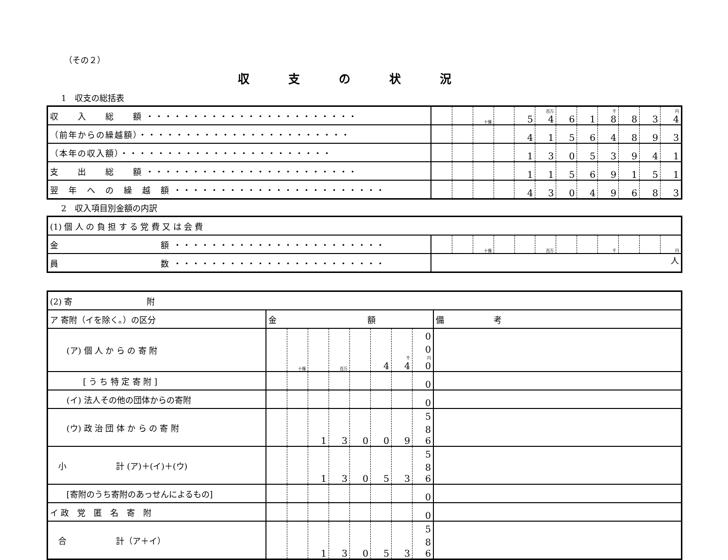（その２）
収支の状況
1　収支の総括表
| 収 入 総 額 ・・・・・・・・・・・・・・・・・・・・・・・ | | | 十億 | | 5 | 百万 4 | 6 | 1 | 千 8 | 8 | 3 | 円 4 |
| （前年からの繰越額）・・・・・・・・・・・・・・・・・・・・・・・ | | | | | 4 | 1 | 5 | 6 | 4 | 8 | 9 | 3 |
| （本年の収入額）・・・・・・・・・・・・・・・・・・・・・・・ | | | | | 1 | 3 | 0 | 5 | 3 | 9 | 4 | 1 |
| 支 出 総 額 ・・・・・・・・・・・・・・・・・・・・・・・ | | | | | 1 | 1 | 5 | 6 | 9 | 1 | 5 | 1 |
| 翌 年 へ の 繰 越 額 ・・・・・・・・・・・・・・・・・・・・・・・ | | | | | 4 | 3 | 0 | 4 | 9 | 6 | 8 | 3 |
2　収入項目別金額の内訳
| (1) 個 人 の 負 担 す る 党 費 又 は 会 費 | | | | | | | | | | | | |
| 金 額 ・・・・・・・・・・・・・・・・・・・・・・・ | | | 十億 | | | 百万 | | | 千 | | | 円 |
| 員 数 ・・・・・・・・・・・・・・・・・・・・・・・ | 人 | | | | | | | | | | | |
| (2) 寄 附 | | | | | | | | | |
| ア 寄附（イを除く。）の区分 | 金 額 | | | | | | | | 備 考 |
| (ア) 個 人 か ら の 寄 附 | | 十億 | | 百万 | | 4 | 千 4 | 0 0 円 0 | |
| [ う ち 特 定 寄 附 ] | | | | | | | | 0 | |
| (イ) 法人その他の団体からの寄附 | | | | | | | | 0 | |
| (ウ) 政 治 団 体 か ら の 寄 附 | | | 1 | 3 | 0 | 0 | 9 | 5 8 6 | |
| 小 計 (ア)＋(イ)＋(ウ) | | | 1 | 3 | 0 | 5 | 3 | 5 8 6 | |
| [寄附のうち寄附のあっせんによるもの] | | | | | | | | 0 | |
| イ 政 党 匿 名 寄 附 | | | | | | | | 0 | |
| 合 計（ア＋イ） | | | 1 | 3 | 0 | 5 | 3 | 5 8 6 | |